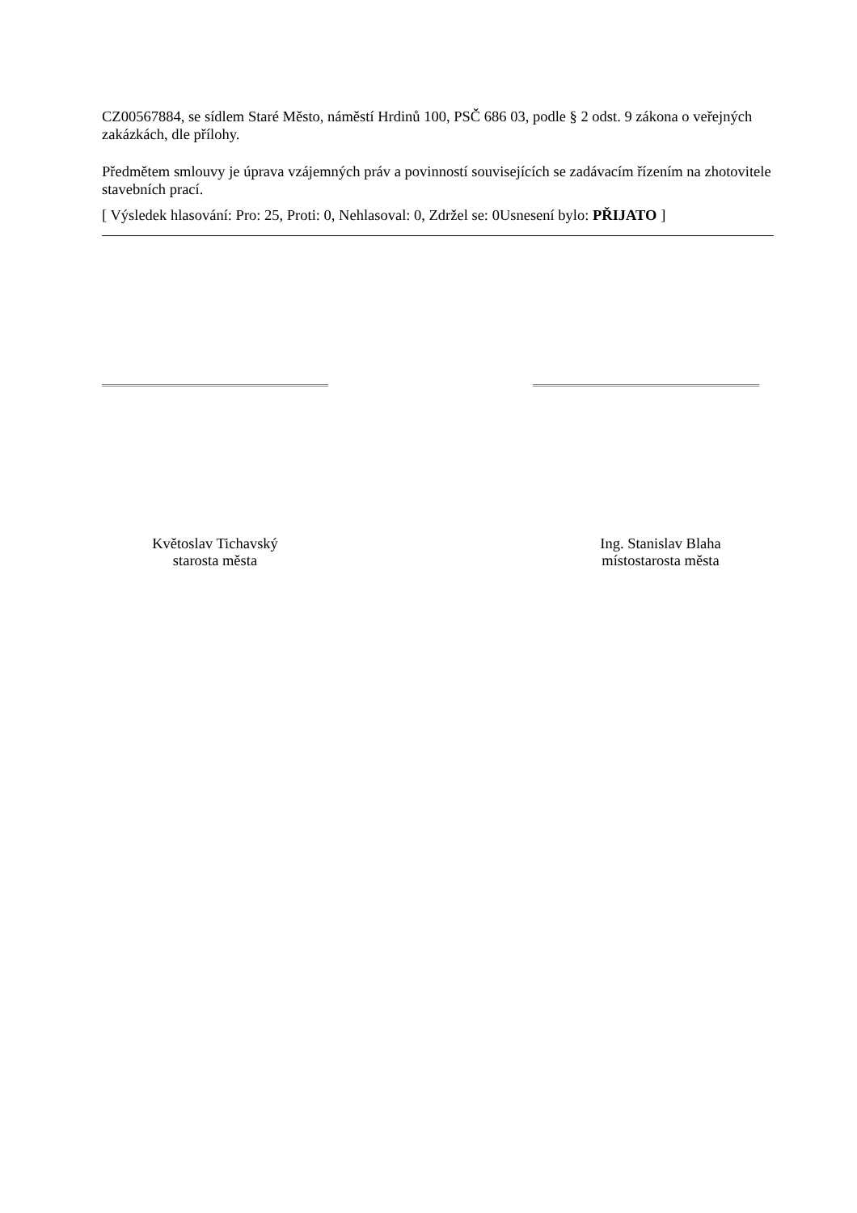CZ00567884, se sídlem Staré Město, náměstí Hrdinů 100, PSČ 686 03, podle § 2 odst. 9 zákona o veřejných zakázkách, dle přílohy.
Předmětem smlouvy je úprava vzájemných práv a povinností souvisejících se zadávacím řízením na zhotovitele stavebních prací.
[ Výsledek hlasování: Pro: 25, Proti: 0, Nehlasoval: 0, Zdržel se: 0Usnesení bylo: PŘIJATO ]
Květoslav Tichavský
starosta města
Ing. Stanislav Blaha
místostarosta města